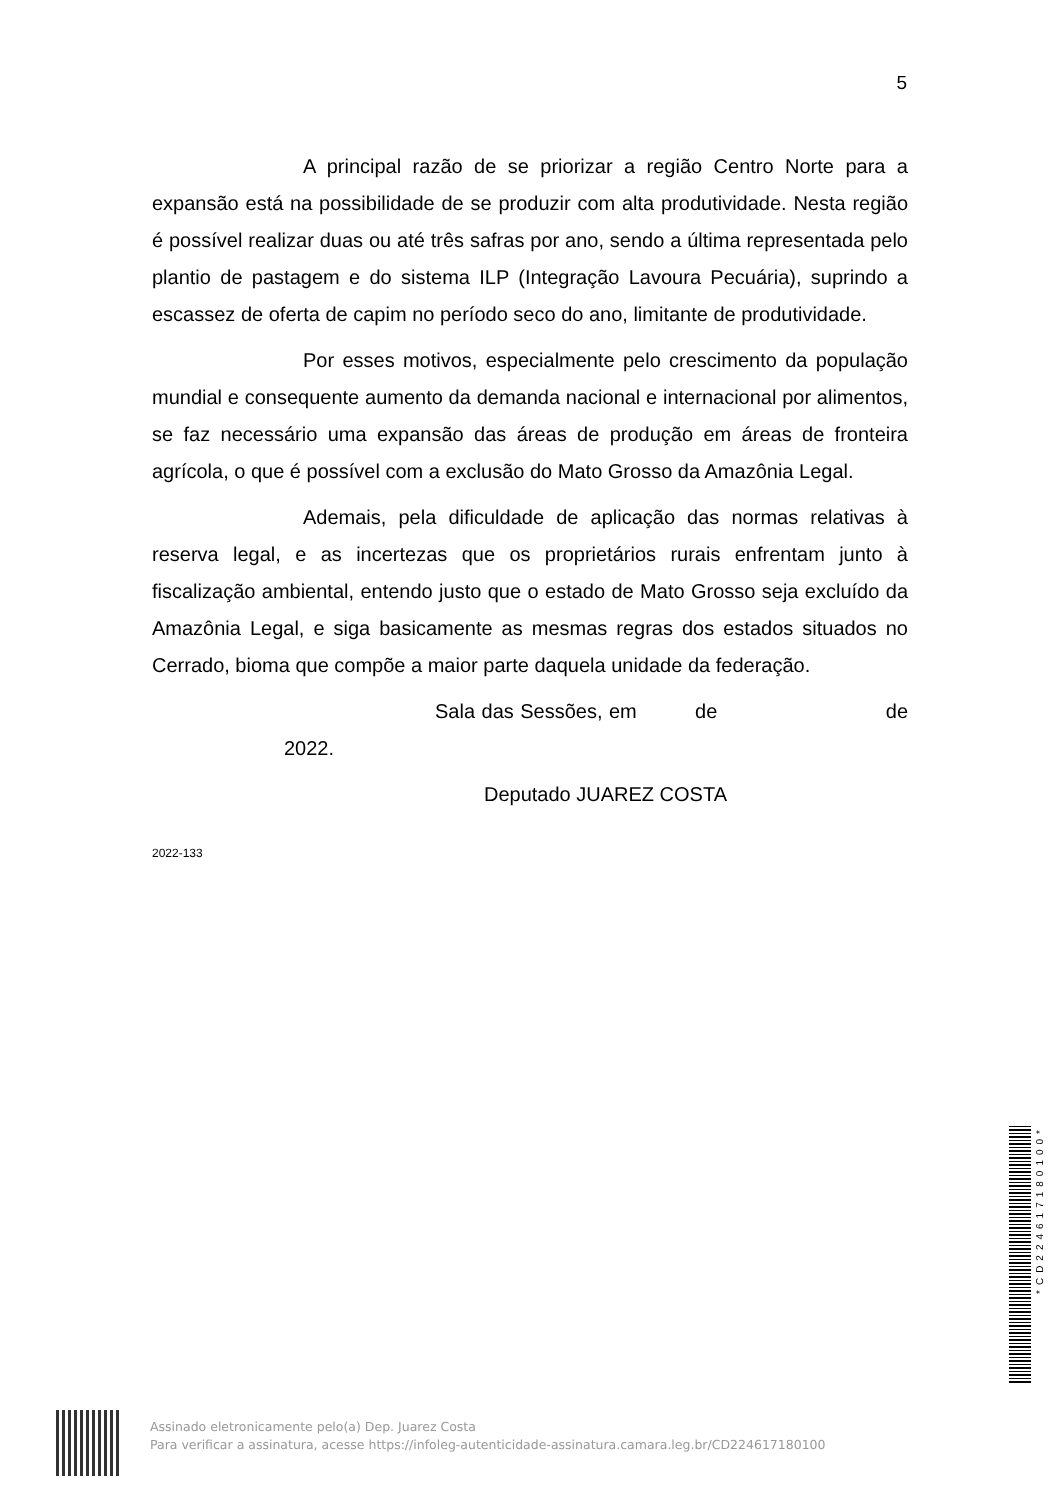5
A principal razão de se priorizar a região Centro Norte para a expansão está na possibilidade de se produzir com alta produtividade. Nesta região é possível realizar duas ou até três safras por ano, sendo a última representada pelo plantio de pastagem e do sistema ILP (Integração Lavoura Pecuária), suprindo a escassez de oferta de capim no período seco do ano, limitante de produtividade.
Por esses motivos, especialmente pelo crescimento da população mundial e consequente aumento da demanda nacional e internacional por alimentos, se faz necessário uma expansão das áreas de produção em áreas de fronteira agrícola, o que é possível com a exclusão do Mato Grosso da Amazônia Legal.
Ademais, pela dificuldade de aplicação das normas relativas à reserva legal, e as incertezas que os proprietários rurais enfrentam junto à fiscalização ambiental, entendo justo que o estado de Mato Grosso seja excluído da Amazônia Legal, e siga basicamente as mesmas regras dos estados situados no Cerrado, bioma que compõe a maior parte daquela unidade da federação.
Sala das Sessões, em de de 2022.
Deputado JUAREZ COSTA
2022-133
Assinado eletronicamente pelo(a) Dep. Juarez Costa
Para verificar a assinatura, acesse https://infoleg-autenticidade-assinatura.camara.leg.br/CD224617180100
*CD224617180100*